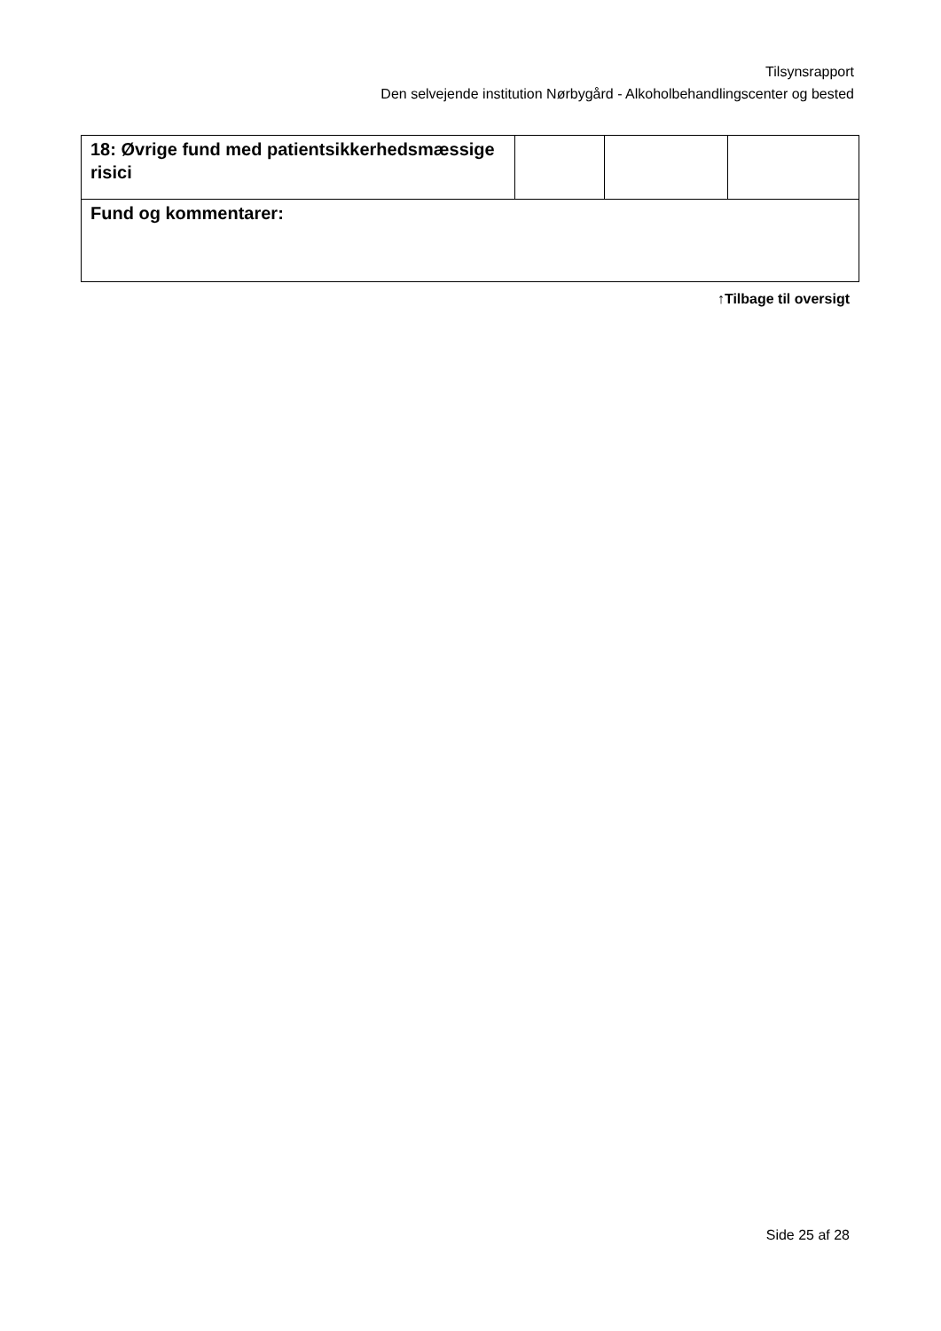Tilsynsrapport
Den selvejende institution Nørbygård - Alkoholbehandlingscenter og bested
| 18: Øvrige fund med patientsikkerhedsmæssige risici | | | |
| Fund og kommentarer: | | | |
↑Tilbage til oversigt
Side 25 af 28